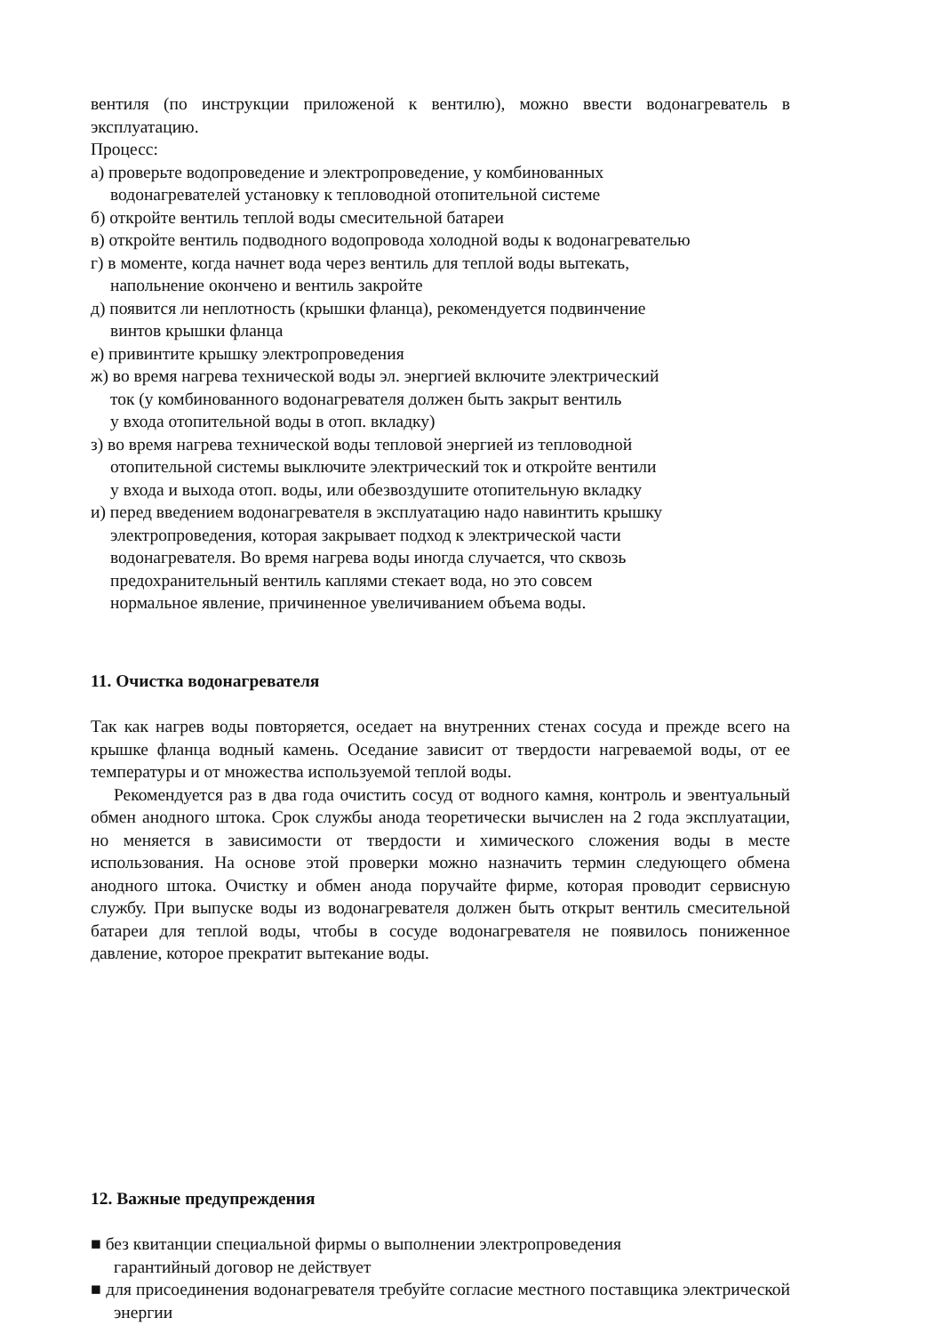вентиля (по инструкции приложеной к вентилю), можно ввести водонагреватель в эксплуатацию.
Процесс:
а) проверьте водопроведение и электропроведение, у комбинованных
водонагревателей установку к тепловодной отопительной системе
б) откройте вентиль теплой воды смесительной батареи
в) откройте вентиль подводного водопровода холодной воды к водонагревателью
г) в моменте, когда начнет вода через вентиль для теплой воды вытекать,
напольнение окончено и вентиль закройте
д) появится ли неплотность (крышки фланца), рекомендуется подвинчение
винтов крышки фланца
е) привинтите крышку электропроведения
ж) во время нагрева технической воды эл. энергией включите электрический
ток (у комбинованного водонагревателя должен быть закрыт вентиль
у входа отопительной воды в отоп. вкладку)
з) во время нагрева технической воды тепловой энергией из тепловодной
отопительной системы выключите электрический ток и откройте вентили
у входа и выхода отоп. воды, или обезвоздушите отопительную вкладку
и) перед введением водонагревателя в эксплуатацию надо навинтить крышку
электропроведения, которая закрывает подход к электрической части
водонагревателя. Во время нагрева воды иногда случается, что сквозь
предохранительный вентиль каплями стекает вода, но это совсем
нормальное явление, причиненное увеличиванием объема воды.
11. Очистка водонагревателя
Так как нагрев воды повторяется, оседает на внутренних стенах сосуда и прежде всего на крышке фланца водный камень. Оседание зависит от твердости нагреваемой воды, от ее температуры и от множества используемой теплой воды.
Рекомендуется раз в два года очистить сосуд от водного камня, контроль и эвентуальный обмен анодного штока. Срок службы анода теоретически вычислен на 2 года эксплуатации, но меняется в зависимости от твердости и химического сложения воды в месте использования. На основе этой проверки можно назначить термин следующего обмена анодного штока. Очистку и обмен анода поручайте фирме, которая проводит сервисную службу. При выпуске воды из водонагревателя должен быть открыт вентиль смесительной батареи для теплой воды, чтобы в сосуде водонагревателя не появилось пониженное давление, которое прекратит вытекание воды.
12. Важные предупреждения
■ без квитанции специальной фирмы о выполнении электропроведения
гарантийный договор не действует
■ для присоединения водонагревателя требуйте согласие местного поставщика электрической энергии